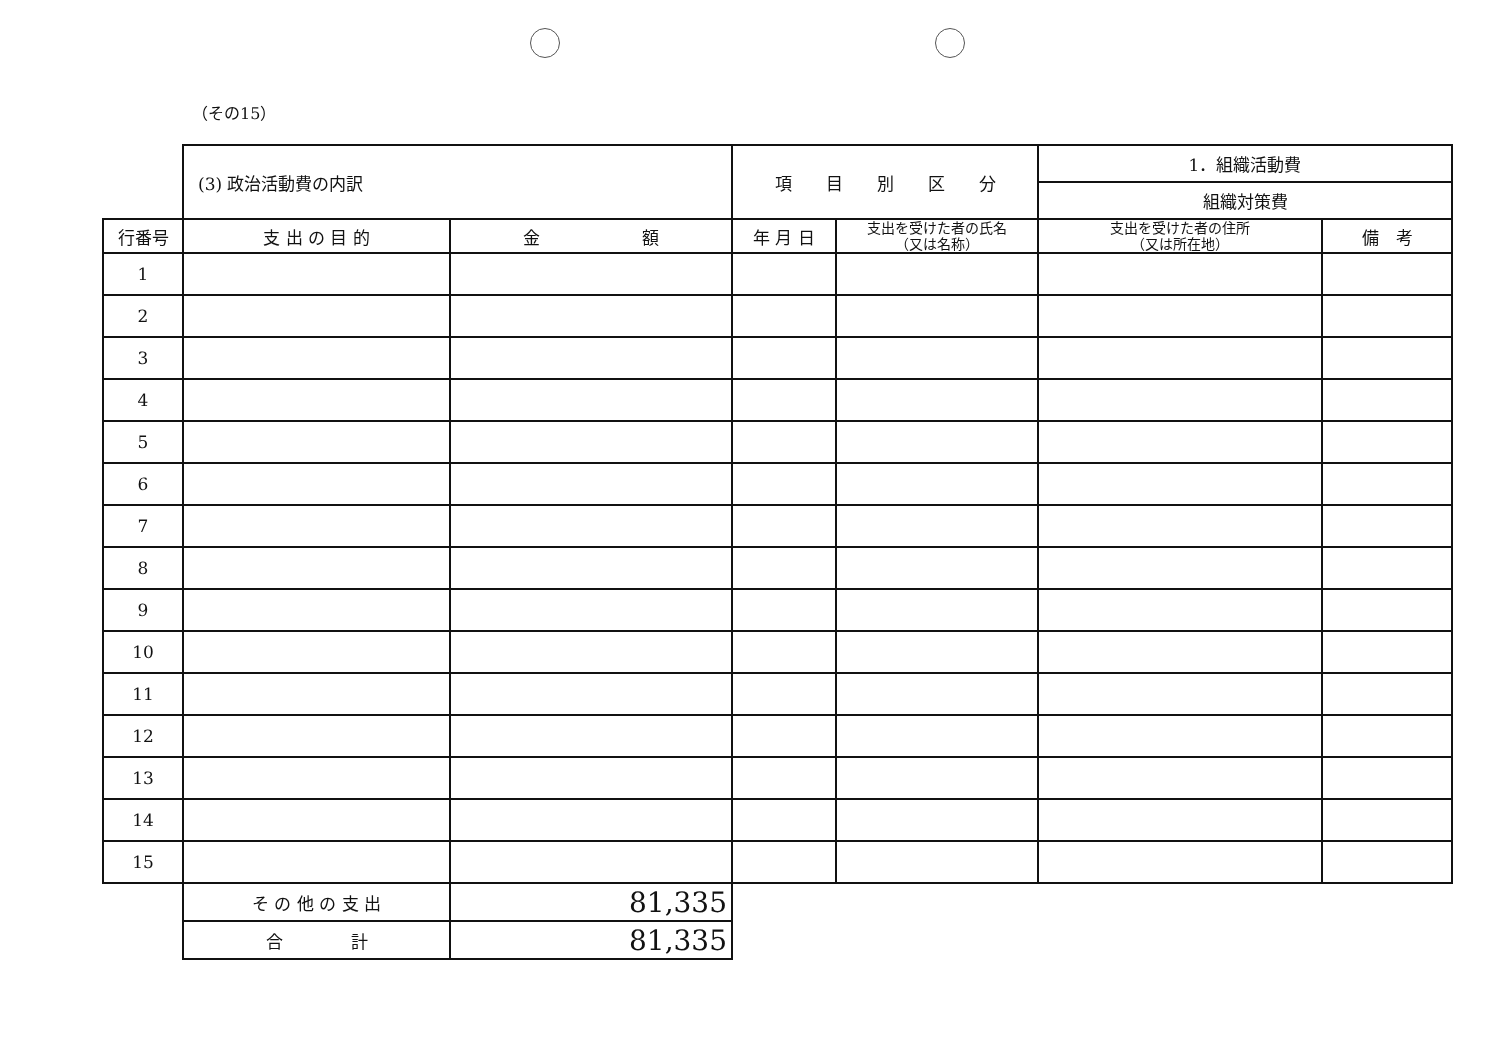（その15）
| | (3) 政治活動費の内訳 | | 項 目 別 区 分 | | 1．組織活動費 | |
| | | | | | 組織対策費 | |
| 行番号 | 支 出 の 目 的 | 金 額 | 年 月 日 | 支出を受けた者の氏名 （又は名称） | 支出を受けた者の住所 （又は所在地） | 備 考 |
| 1 | | | | | | |
| 2 | | | | | | |
| 3 | | | | | | |
| 4 | | | | | | |
| 5 | | | | | | |
| 6 | | | | | | |
| 7 | | | | | | |
| 8 | | | | | | |
| 9 | | | | | | |
| 10 | | | | | | |
| 11 | | | | | | |
| 12 | | | | | | |
| 13 | | | | | | |
| 14 | | | | | | |
| 15 | | | | | | |
| | そ の 他 の 支 出 | 81,335 | | | | |
| | 合 計 | 81,335 | | | | |